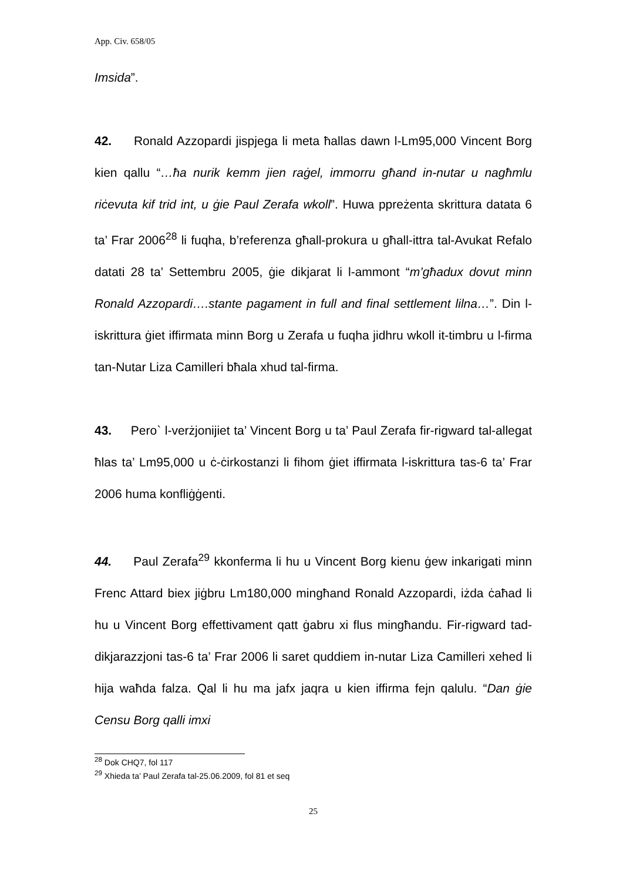App. Civ. 658/05
Imsida”.
42. Ronald Azzopardi jispjega li meta ħallas dawn l-Lm95,000 Vincent Borg kien qallu “…ħa nurik kemm jien raġel, immorru għand in-nutar u nagħmlu riċevuta kif trid int, u ġie Paul Zerafa wkoll”. Huwa ppreżenta skrittura datata 6 ta’ Frar 2006<sup>28</sup> li fuqha, b’referenza għall-prokura u għall-ittra tal-Avukat Refalo datati 28 ta’ Settembru 2005, ġie dikjarat li l-ammont “m’għadux dovut minn Ronald Azzopardi….stante pagament in full and final settlement lilna…”. Din l-iskrittura ġiet iffirmata minn Borg u Zerafa u fuqha jidhru wkoll it-timbru u l-firma tan-Nutar Liza Camilleri bħala xhud tal-firma.
43. Pero` l-verżjonijiet ta’ Vincent Borg u ta’ Paul Zerafa fir-rigward tal-allegat ħlas ta’ Lm95,000 u ċ-ċirkostanzi li fihom ġiet iffirmata l-iskrittura tas-6 ta’ Frar 2006 huma konfliġġenti.
44. Paul Zerafa<sup>29</sup> kkonferma li hu u Vincent Borg kienu ġew inkarigati minn Frenc Attard biex jiġbru Lm180,000 mingħand Ronald Azzopardi, iżda ċaħad li hu u Vincent Borg effettivament qatt ġabru xi flus mingħandu. Fir-rigward tad-dikjarazzjoni tas-6 ta’ Frar 2006 li saret quddiem in-nutar Liza Camilleri xehed li hija waħda falza. Qal li hu ma jafx jaqra u kien iffirma fejn qalulu. “Dan ġie Censu Borg qalli imxi
<sup>28</sup> Dok CHQ7, fol 117
<sup>29</sup> Xhieda ta’ Paul Zerafa tal-25.06.2009, fol 81 et seq
25